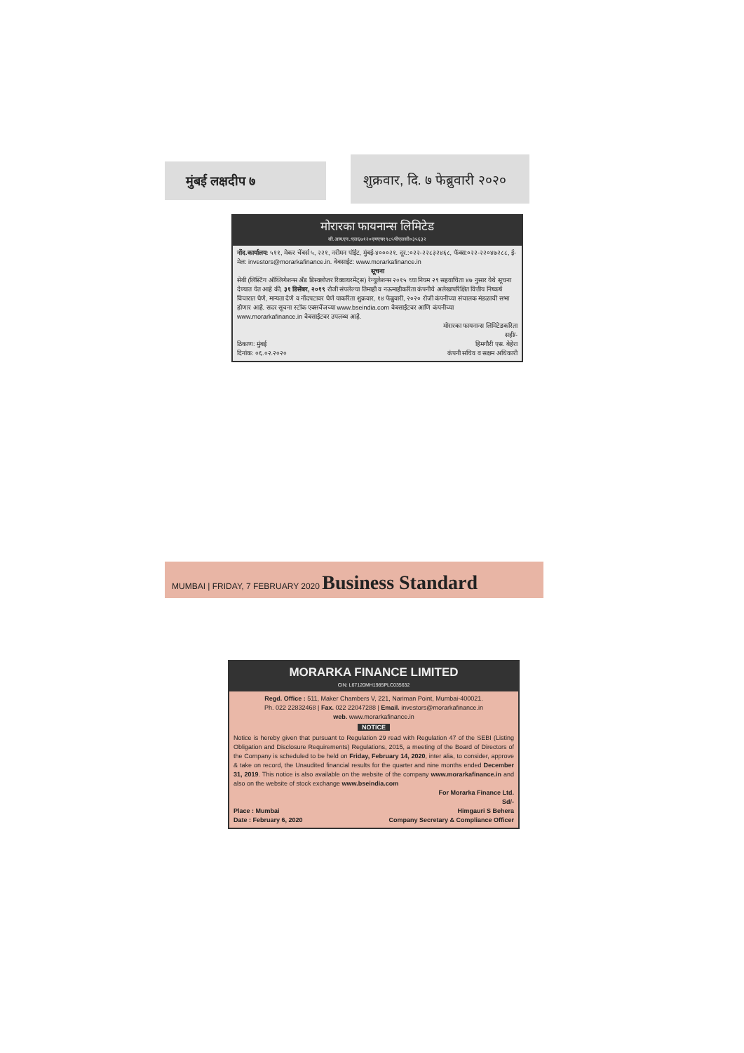मुंबई लक्षदीप ७
शुक्रवार, दि. ७ फेब्रुवारी २०२०
मोरारका फायनान्स लिमिटेड
सी.आय.एन.:एल६७१२०एमएच१९८५पीएलसी०३५६३२
नोंद.कार्यालय: ५११, मेकर चेंबर्स ५, २२१, नरीमन पॉईंट, मुंबई-४०००२१. दूर.:०२२-२२८३२४६८, फॅक्स:०२२-२२०४७२८८, ई-मेल: investors@morarkafinance.in. वेबसाईट: www.morarkafinance.in
सूचना
सेबी (लिस्टिंग ऑब्लिगेशन्स अँड डिस्क्लोजर रिक्वायरमेंट्स) रेग्युलेशन्स २०१५ च्या नियम २९ सहवाचिता ४७ नुसार येथे सूचना देण्यात येत आहे की, ३१ डिसेंबर, २०१९ रोजी संपलेल्या तिमाही व नऊमाहीकरिता कंपनीचे अलेखापरिक्षित वित्तीय निष्कर्ष विचारात घेणे, मान्यता देणे व नोंदपटावर घेणे याकरिता शुक्रवार, १४ फेब्रुवारी, २०२० रोजी कंपनीच्या संचालक मंडळाची सभा होणार आहे. सदर सूचना स्टॉक एक्सचेंजच्या www.bseindia.com वेबसाईटवर आणि कंपनीच्या www.morarkafinance.in वेबसाईटवर उपलब्ध आहे.
ठिकाण: मुंबई
दिनांक: ०६.०२.२०२०
मोरारका फायनान्स लिमिटेडकरिता
सही/-
हिमगौरी एस. बेहेरा
कंपनी सचिव व सक्षम अधिकारी
MUMBAI | FRIDAY, 7 FEBRUARY 2020 Business Standard
MORARKA FINANCE LIMITED
CIN: L67120MH1985PLC035632
Regd. Office : 511, Maker Chambers V, 221, Nariman Point, Mumbai-400021.
Ph. 022 22832468 | Fax. 022 22047288 | Email. investors@morarkafinance.in
web. www.morarkafinance.in
NOTICE
Notice is hereby given that pursuant to Regulation 29 read with Regulation 47 of the SEBI (Listing Obligation and Disclosure Requirements) Regulations, 2015, a meeting of the Board of Directors of the Company is scheduled to be held on Friday, February 14, 2020, inter alia, to consider, approve & take on record, the Unaudited financial results for the quarter and nine months ended December 31, 2019. This notice is also available on the website of the company www.morarkafinance.in and also on the website of stock exchange www.bseindia.com
Place : Mumbai
Date : February 6, 2020
For Morarka Finance Ltd.
Sd/-
Himgauri S Behera
Company Secretary & Compliance Officer